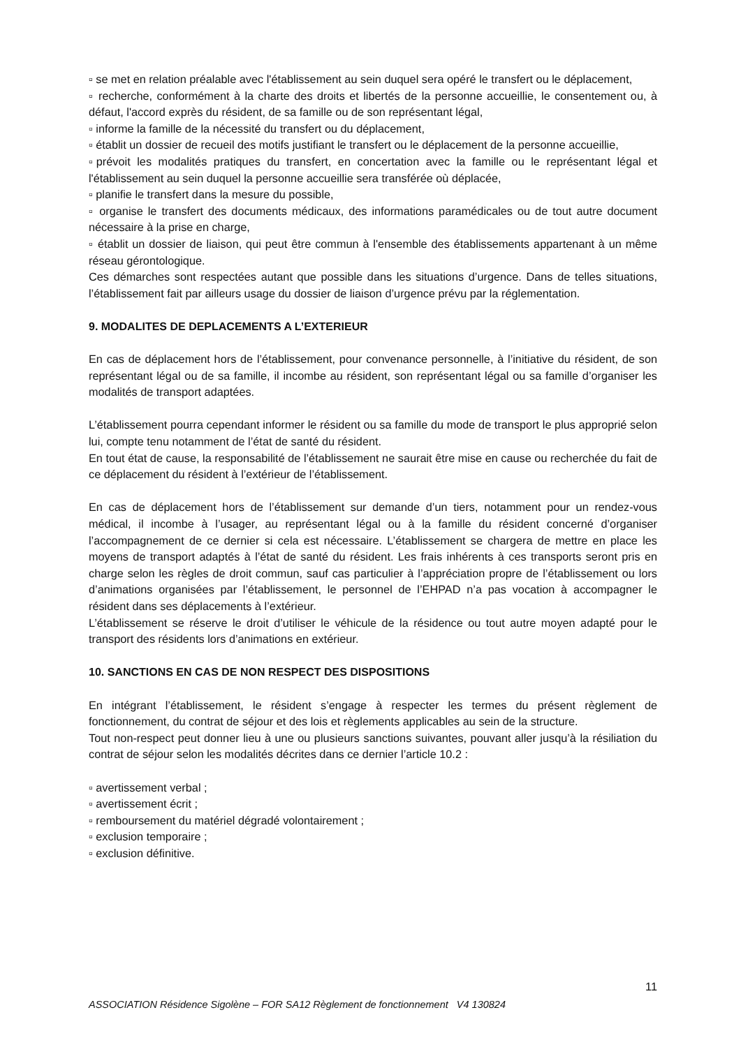▫ se met en relation préalable avec l'établissement au sein duquel sera opéré le transfert ou le déplacement,
▫ recherche, conformément à la charte des droits et libertés de la personne accueillie, le consentement ou, à défaut, l'accord exprès du résident, de sa famille ou de son représentant légal,
▫ informe la famille de la nécessité du transfert ou du déplacement,
▫ établit un dossier de recueil des motifs justifiant le transfert ou le déplacement de la personne accueillie,
▫prévoit les modalités pratiques du transfert, en concertation avec la famille ou le représentant légal et l'établissement au sein duquel la personne accueillie sera transférée où déplacée,
▫ planifie le transfert dans la mesure du possible,
▫ organise le transfert des documents médicaux, des informations paramédicales ou de tout autre document nécessaire à la prise en charge,
▫ établit un dossier de liaison, qui peut être commun à l'ensemble des établissements appartenant à un même réseau gérontologique.
Ces démarches sont respectées autant que possible dans les situations d’urgence. Dans de telles situations, l’établissement fait par ailleurs usage du dossier de liaison d’urgence prévu par la réglementation.
9. MODALITES DE DEPLACEMENTS A L’EXTERIEUR
En cas de déplacement hors de l’établissement, pour convenance personnelle, à l’initiative du résident, de son représentant légal ou de sa famille, il incombe au résident, son représentant légal ou sa famille d’organiser les modalités de transport adaptées.
L’établissement pourra cependant informer le résident ou sa famille du mode de transport le plus approprié selon lui, compte tenu notamment de l’état de santé du résident.
En tout état de cause, la responsabilité de l’établissement ne saurait être mise en cause ou recherchée du fait de ce déplacement du résident à l’extérieur de l’établissement.
En cas de déplacement hors de l’établissement sur demande d’un tiers, notamment pour un rendez-vous médical, il incombe à l’usager, au représentant légal ou à la famille du résident concerné d’organiser l’accompagnement de ce dernier si cela est nécessaire. L’établissement se chargera de mettre en place les moyens de transport adaptés à l’état de santé du résident. Les frais inhérents à ces transports seront pris en charge selon les règles de droit commun, sauf cas particulier à l’appréciation propre de l’établissement ou lors d’animations organisées par l’établissement, le personnel de l’EHPAD n’a pas vocation à accompagner le résident dans ses déplacements à l’extérieur.
L’établissement se réserve le droit d’utiliser le véhicule de la résidence ou tout autre moyen adapté pour le transport des résidents lors d’animations en extérieur.
10. SANCTIONS EN CAS DE NON RESPECT DES DISPOSITIONS
En intégrant l’établissement, le résident s’engage à respecter les termes du présent règlement de fonctionnement, du contrat de séjour et des lois et règlements applicables au sein de la structure.
Tout non-respect peut donner lieu à une ou plusieurs sanctions suivantes, pouvant aller jusqu’à la résiliation du contrat de séjour selon les modalités décrites dans ce dernier l’article 10.2 :
▫ avertissement verbal ;
▫ avertissement écrit ;
▫ remboursement du matériel dégradé volontairement ;
▫ exclusion temporaire ;
▫ exclusion définitive.
11
ASSOCIATION Résidence Sigolène – FOR SA12 Règlement de fonctionnement V4 130824